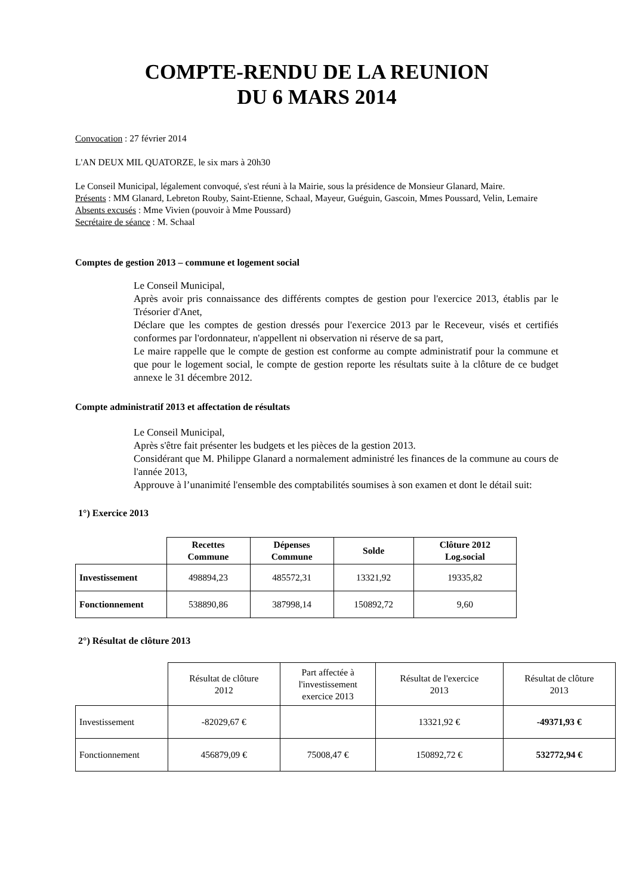COMPTE-RENDU DE LA REUNION
DU 6 MARS 2014
Convocation : 27 février 2014
L'AN DEUX MIL QUATORZE, le six mars à 20h30
Le Conseil Municipal, légalement convoqué, s'est réuni à la Mairie, sous la présidence de Monsieur Glanard, Maire.
Présents : MM Glanard, Lebreton Rouby, Saint-Etienne, Schaal, Mayeur, Guéguin, Gascoin, Mmes Poussard, Velin, Lemaire
Absents excusés : Mme Vivien (pouvoir à Mme Poussard)
Secrétaire de séance : M. Schaal
Comptes de gestion 2013 – commune et logement social
Le Conseil Municipal,
Après avoir pris connaissance des différents comptes de gestion pour l'exercice 2013, établis par le Trésorier d'Anet,
Déclare que les comptes de gestion dressés pour l'exercice 2013 par le Receveur, visés et certifiés conformes par l'ordonnateur, n'appellent ni observation ni réserve de sa part,
Le maire rappelle que le compte de gestion est conforme au compte administratif pour la commune et que pour le logement social, le compte de gestion reporte les résultats suite à la clôture de ce budget annexe le 31 décembre 2012.
Compte administratif 2013 et affectation de résultats
Le Conseil Municipal,
Après s'être fait présenter les budgets et les pièces de la gestion 2013.
Considérant que M. Philippe Glanard a normalement administré les finances de la commune au cours de l'année 2013,
Approuve à l’unanimité l'ensemble des comptabilités soumises à son examen et dont le détail suit:
1°) Exercice 2013
| | Recettes Commune | Dépenses Commune | Solde | Clôture 2012 Log.social |
| --- | --- | --- | --- | --- |
| Investissement | 498894,23 | 485572,31 | 13321,92 | 19335,82 |
| Fonctionnement | 538890,86 | 387998,14 | 150892,72 | 9,60 |
2°) Résultat de clôture 2013
| | Résultat de clôture 2012 | Part affectée à l'investissement exercice 2013 | Résultat de l'exercice 2013 | Résultat de clôture 2013 |
| Investissement | -82029,67 € | | 13321,92 € | -49371,93 € |
| Fonctionnement | 456879,09 € | 75008,47 € | 150892,72 € | 532772,94 € |